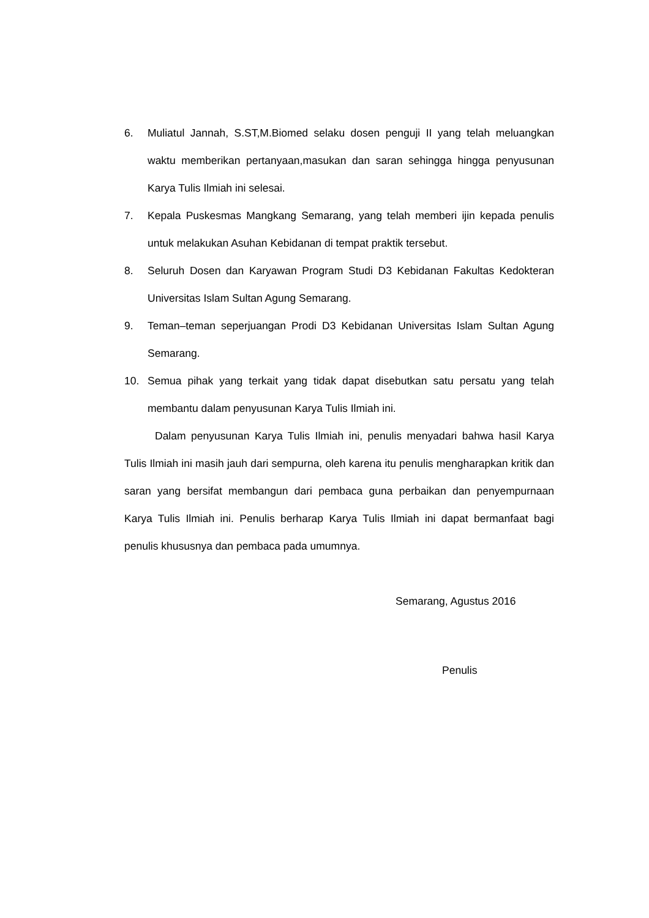6. Muliatul Jannah, S.ST,M.Biomed selaku dosen penguji II yang telah meluangkan waktu memberikan pertanyaan,masukan dan saran sehingga hingga penyusunan Karya Tulis Ilmiah ini selesai.
7. Kepala Puskesmas Mangkang Semarang, yang telah memberi ijin kepada penulis untuk melakukan Asuhan Kebidanan di tempat praktik tersebut.
8. Seluruh Dosen dan Karyawan Program Studi D3 Kebidanan Fakultas Kedokteran Universitas Islam Sultan Agung Semarang.
9. Teman–teman seperjuangan Prodi D3 Kebidanan Universitas Islam Sultan Agung Semarang.
10. Semua pihak yang terkait yang tidak dapat disebutkan satu persatu yang telah membantu dalam penyusunan Karya Tulis Ilmiah ini.
Dalam penyusunan Karya Tulis Ilmiah ini, penulis menyadari bahwa hasil Karya Tulis Ilmiah ini masih jauh dari sempurna, oleh karena itu penulis mengharapkan kritik dan saran yang bersifat membangun dari pembaca guna perbaikan dan penyempurnaan Karya Tulis Ilmiah ini. Penulis berharap Karya Tulis Ilmiah ini dapat bermanfaat bagi penulis khususnya dan pembaca pada umumnya.
Semarang, Agustus 2016
Penulis